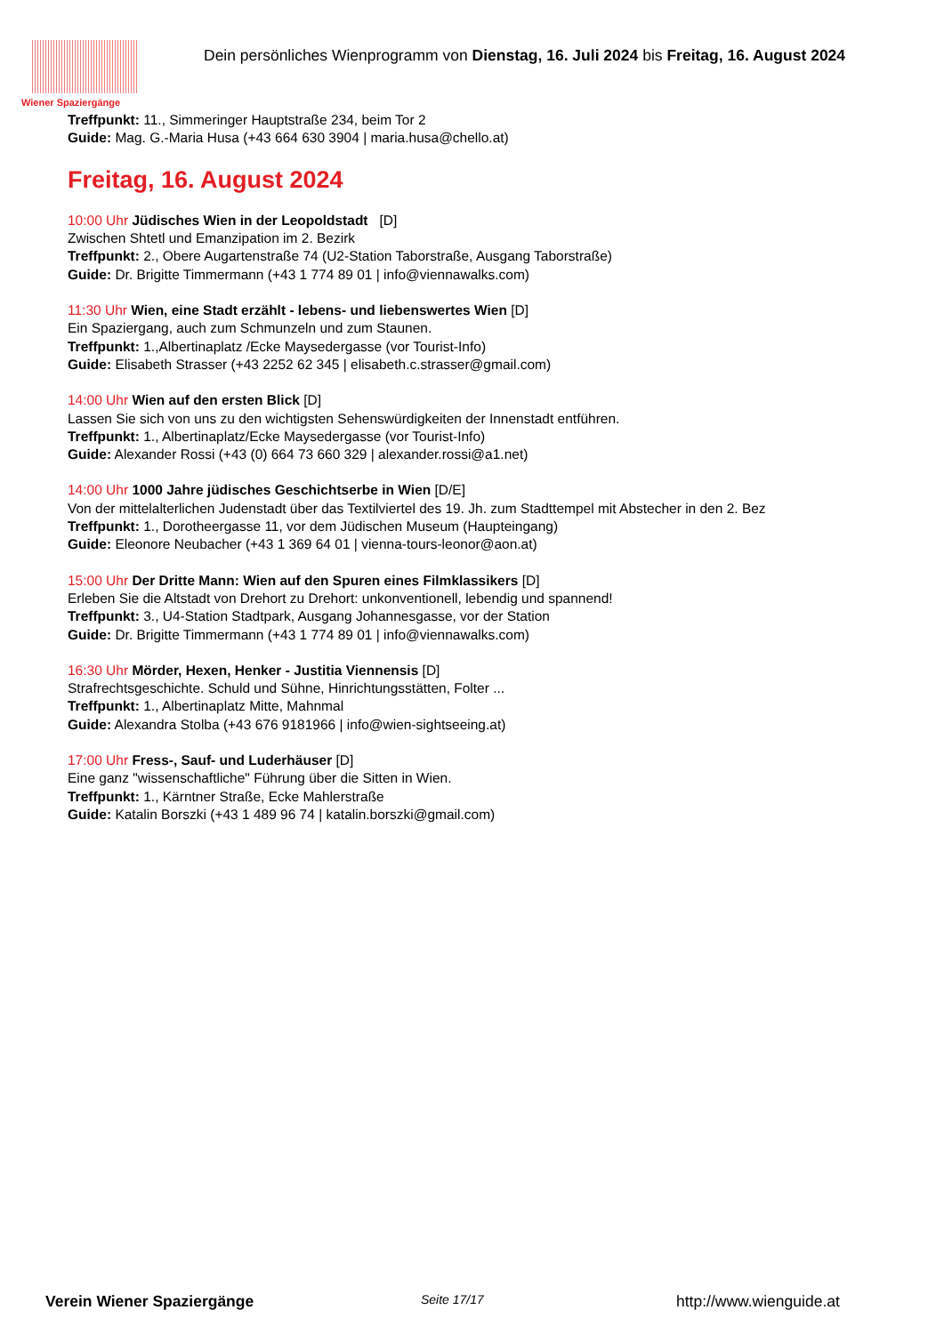Wiener Spaziergänge
Dein persönliches Wienprogramm von Dienstag, 16. Juli 2024 bis Freitag, 16. August 2024
Treffpunkt: 11., Simmeringer Hauptstraße 234, beim Tor 2
Guide: Mag. G.-Maria Husa (+43 664 630 3904 | maria.husa@chello.at)
Freitag, 16. August 2024
10:00 Uhr Jüdisches Wien in der Leopoldstadt [D]
Zwischen Shtetl und Emanzipation im 2. Bezirk
Treffpunkt: 2., Obere Augartenstraße 74 (U2-Station Taborstraße, Ausgang Taborstraße)
Guide: Dr. Brigitte Timmermann (+43 1 774 89 01 | info@viennawalks.com)
11:30 Uhr Wien, eine Stadt erzählt - lebens- und liebenswertes Wien [D]
Ein Spaziergang, auch zum Schmunzeln und zum Staunen.
Treffpunkt: 1.,Albertinaplatz /Ecke Maysedergasse (vor Tourist-Info)
Guide: Elisabeth Strasser (+43 2252 62 345 | elisabeth.c.strasser@gmail.com)
14:00 Uhr Wien auf den ersten Blick [D]
Lassen Sie sich von uns zu den wichtigsten Sehenswürdigkeiten der Innenstadt entführen.
Treffpunkt: 1., Albertinaplatz/Ecke Maysedergasse (vor Tourist-Info)
Guide: Alexander Rossi (+43 (0) 664 73 660 329 | alexander.rossi@a1.net)
14:00 Uhr 1000 Jahre jüdisches Geschichtserbe in Wien [D/E]
Von der mittelalterlichen Judenstadt über das Textilviertel des 19. Jh. zum Stadttempel mit Abstecher in den 2. Bez
Treffpunkt: 1., Dorotheergasse 11, vor dem Jüdischen Museum (Haupteingang)
Guide: Eleonore Neubacher (+43 1 369 64 01 | vienna-tours-leonor@aon.at)
15:00 Uhr Der Dritte Mann: Wien auf den Spuren eines Filmklassikers [D]
Erleben Sie die Altstadt von Drehort zu Drehort: unkonventionell, lebendig und spannend!
Treffpunkt: 3., U4-Station Stadtpark, Ausgang Johannesgasse, vor der Station
Guide: Dr. Brigitte Timmermann (+43 1 774 89 01 | info@viennawalks.com)
16:30 Uhr Mörder, Hexen, Henker - Justitia Viennensis [D]
Strafrechtsgeschichte. Schuld und Sühne, Hinrichtungsstätten, Folter ...
Treffpunkt: 1., Albertinaplatz Mitte, Mahnmal
Guide: Alexandra Stolba (+43 676 9181966 | info@wien-sightseeing.at)
17:00 Uhr Fress-, Sauf- und Luderhäuser [D]
Eine ganz "wissenschaftliche" Führung über die Sitten in Wien.
Treffpunkt: 1., Kärntner Straße, Ecke Mahlerstraße
Guide: Katalin Borszki (+43 1 489 96 74 | katalin.borszki@gmail.com)
Verein Wiener Spaziergänge Seite 17/17 http://www.wienguide.at